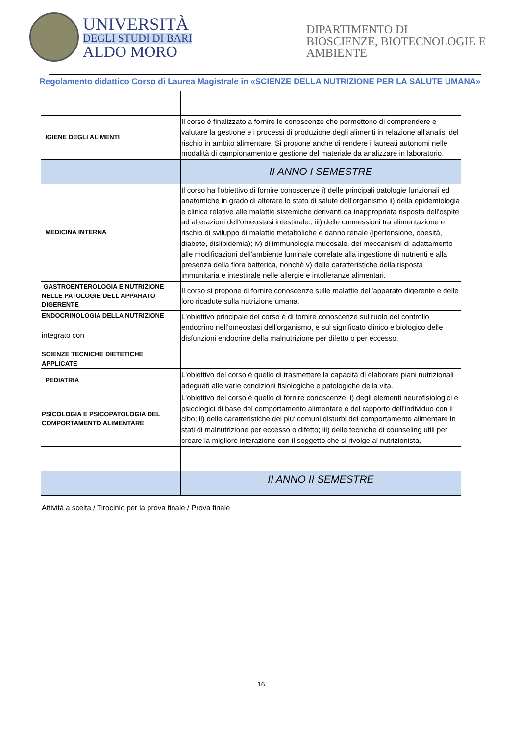UNIVERSITÀ
DEGLI STUDI DI BARI
ALDO MORO
DIPARTIMENTO DI
BIOSCIENZE, BIOTECNOLOGIE E
AMBIENTE
Regolamento didattico Corso di Laurea Magistrale in «SCIENZE DELLA NUTRIZIONE PER LA SALUTE UMANA»
| IGIENE DEGLI ALIMENTI | Il corso è finalizzato a fornire le conoscenze che permettono di comprendere e valutare la gestione e i processi di produzione degli alimenti in relazione all'analisi del rischio in ambito alimentare. Si propone anche di rendere i laureati autonomi nelle modalità di campionamento e gestione del materiale da analizzare in laboratorio. |
| | II ANNO I SEMESTRE |
| MEDICINA INTERNA | Il corso ha l'obiettivo di fornire conoscenze i) delle principali patologie funzionali ed anatomiche in grado di alterare lo stato di salute dell'organismo ii) della epidemiologia e clinica relative alle malattie sistemiche derivanti da inappropriata risposta dell'ospite ad alterazioni dell'omeostasi intestinale.; iii) delle connessioni tra alimentazione e rischio di sviluppo di malattie metaboliche e danno renale (ipertensione, obesità, diabete, dislipidemia); iv) di immunologia mucosale, dei meccanismi di adattamento alle modificazioni dell'ambiente luminale correlate alla ingestione di nutrienti e alla presenza della flora batterica, nonché v) delle caratteristiche della risposta immunitaria e intestinale nelle allergie e intolleranze alimentari. |
| GASTROENTEROLOGIA E NUTRIZIONE NELLE PATOLOGIE DELL’APPARATO DIGERENTE | Il corso si propone di fornire conoscenze sulle malattie dell'apparato digerente e delle loro ricadute sulla nutrizione umana. |
| ENDOCRINOLOGIA DELLA NUTRIZIONE integrato con SCIENZE TECNICHE DIETETICHE APPLICATE | L'obiettivo principale del corso è di fornire conoscenze sul ruolo del controllo endocrino nell'omeostasi dell'organismo, e sul significato clinico e biologico delle disfunzioni endocrine della malnutrizione per difetto o per eccesso. |
| PEDIATRIA | L'obiettivo del corso è quello di trasmettere la capacità di elaborare piani nutrizionali adeguati alle varie condizioni fisiologiche e patologiche della vita. |
| PSICOLOGIA E PSICOPATOLOGIA DEL COMPORTAMENTO ALIMENTARE | L'obiettivo del corso è quello di fornire conoscenze: i) degli elementi neurofisiologici e psicologici di base del comportamento alimentare e del rapporto dell'individuo con il cibo; ii) delle caratteristiche dei piu' comuni disturbi del comportamento alimentare in stati di malnutrizione per eccesso o difetto; iii) delle tecniche di counseling utili per creare la migliore interazione con il soggetto che si rivolge al nutrizionista. |
| | II ANNO II SEMESTRE |
| Attività a scelta / Tirocinio per la prova finale / Prova finale | |
16